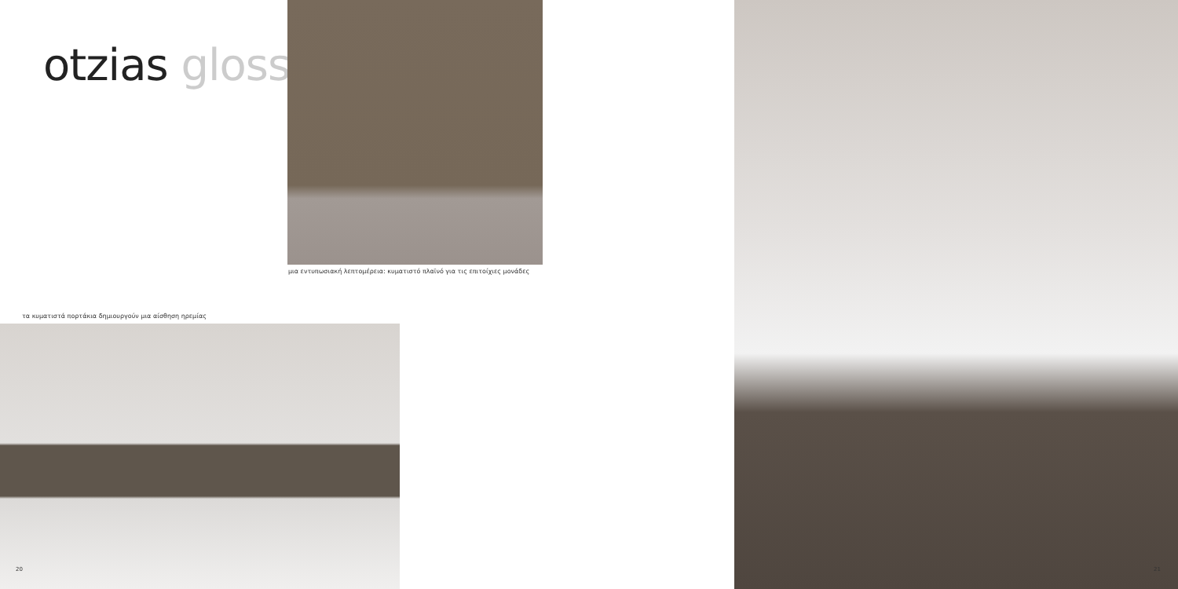otzias gloss
μια εντυπωσιακή λεπτομέρεια: κυματιστό πλαϊνό για τις επιτοίχιες μονάδες
τα κυματιστά πορτάκια δημιουργούν μια αίσθηση ηρεμίας
20 21